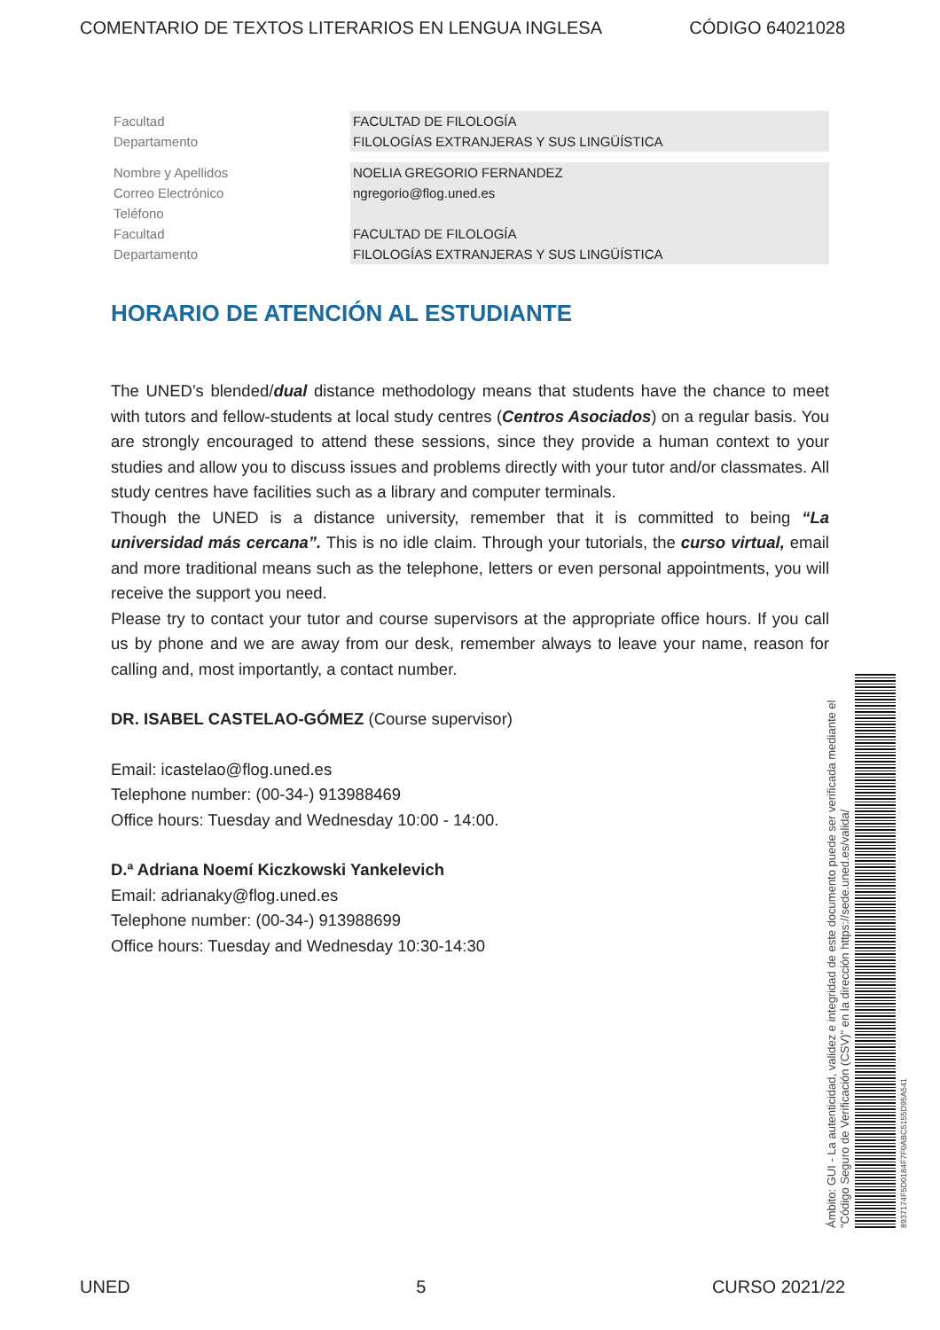COMENTARIO DE TEXTOS LITERARIOS EN LENGUA INGLESA CÓDIGO 64021028
| Facultad | FACULTAD DE FILOLOGÍA |
| Departamento | FILOLOGÍAS EXTRANJERAS Y SUS LINGÜÍSTICA |
| Nombre y Apellidos | NOELIA GREGORIO FERNANDEZ |
| Correo Electrónico | ngregorio@flog.uned.es |
| Teléfono | |
| Facultad | FACULTAD DE FILOLOGÍA |
| Departamento | FILOLOGÍAS EXTRANJERAS Y SUS LINGÜÍSTICA |
HORARIO DE ATENCIÓN AL ESTUDIANTE
The UNED’s blended/dual distance methodology means that students have the chance to meet with tutors and fellow-students at local study centres (Centros Asociados) on a regular basis. You are strongly encouraged to attend these sessions, since they provide a human context to your studies and allow you to discuss issues and problems directly with your tutor and/or classmates. All study centres have facilities such as a library and computer terminals.
Though the UNED is a distance university, remember that it is committed to being “La universidad más cercana”. This is no idle claim. Through your tutorials, the curso virtual, email and more traditional means such as the telephone, letters or even personal appointments, you will receive the support you need.
Please try to contact your tutor and course supervisors at the appropriate office hours. If you call us by phone and we are away from our desk, remember always to leave your name, reason for calling and, most importantly, a contact number.
DR. ISABEL CASTELAO-GÓMEZ (Course supervisor)
Email: icastelao@flog.uned.es
Telephone number: (00-34-) 913988469
Office hours: Tuesday and Wednesday 10:00 - 14:00.
D.ª Adriana Noemí Kiczkowski Yankelevich
Email: adrianaky@flog.uned.es
Telephone number: (00-34-) 913988699
Office hours: Tuesday and Wednesday 10:30-14:30
Ámbito: GUI - La autenticidad, validez e integridad de este documento puede ser verificada mediante el "Código Seguro de Verificación (CSV)" en la dirección https://sede.uned.es/valida/
8937174F5D0184F7F0ABC5155D95A541
UNED 5 CURSO 2021/22